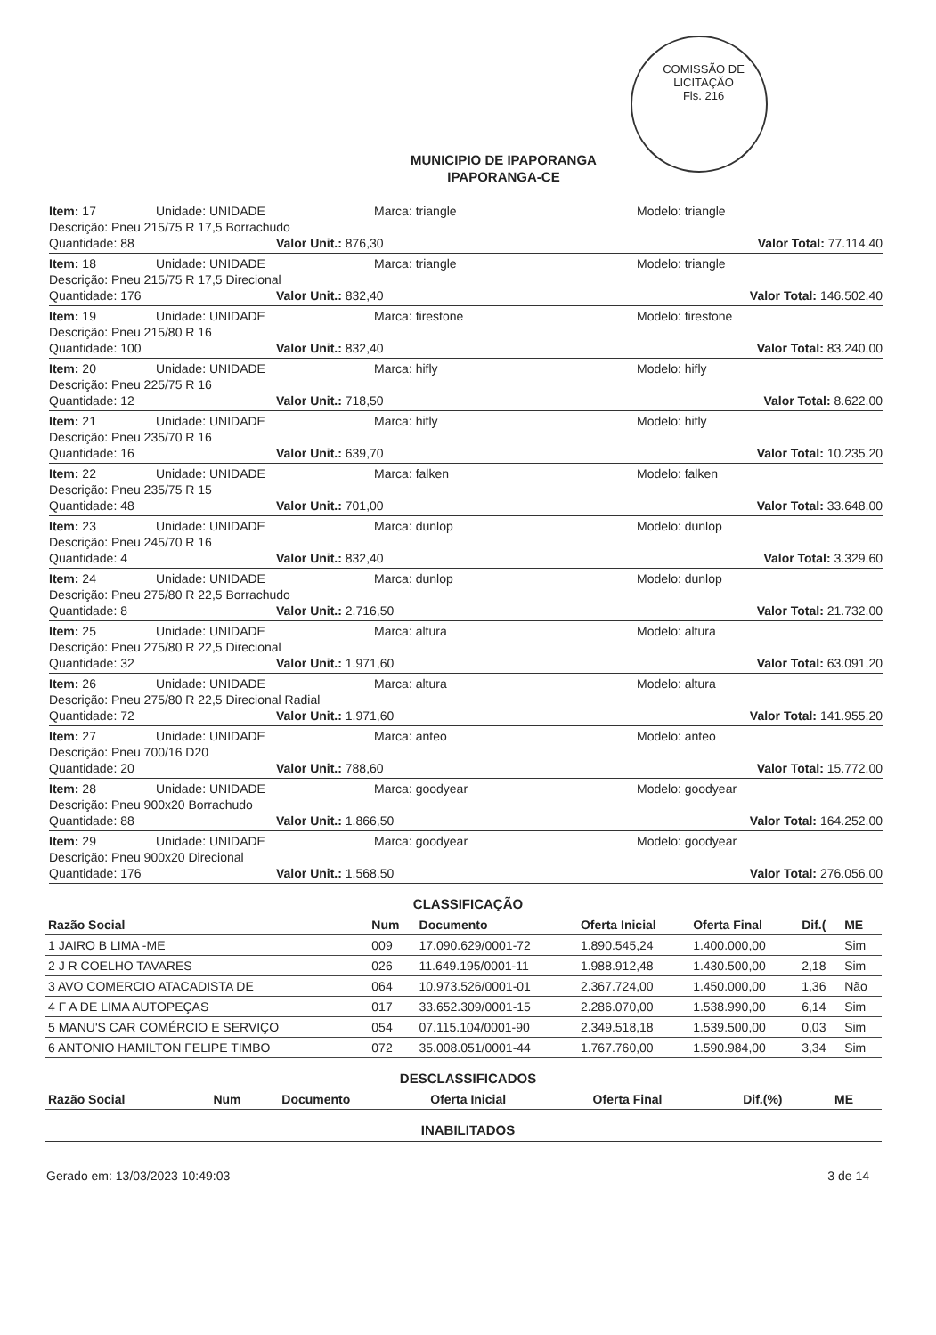COMISSÃO DE LICITAÇÃO
Fls. 216
MUNICIPIO DE IPAPORANGA
IPAPORANGA-CE
Item: 17 Unidade: UNIDADE Marca: triangle Modelo: triangle
Descrição: Pneu 215/75 R 17,5 Borrachudo
Quantidade: 88 Valor Unit.: 876,30 Valor Total: 77.114,40
Item: 18 Unidade: UNIDADE Marca: triangle Modelo: triangle
Descrição: Pneu 215/75 R 17,5 Direcional
Quantidade: 176 Valor Unit.: 832,40 Valor Total: 146.502,40
Item: 19 Unidade: UNIDADE Marca: firestone Modelo: firestone
Descrição: Pneu 215/80 R 16
Quantidade: 100 Valor Unit.: 832,40 Valor Total: 83.240,00
Item: 20 Unidade: UNIDADE Marca: hifly Modelo: hifly
Descrição: Pneu 225/75 R 16
Quantidade: 12 Valor Unit.: 718,50 Valor Total: 8.622,00
Item: 21 Unidade: UNIDADE Marca: hifly Modelo: hifly
Descrição: Pneu 235/70 R 16
Quantidade: 16 Valor Unit.: 639,70 Valor Total: 10.235,20
Item: 22 Unidade: UNIDADE Marca: falken Modelo: falken
Descrição: Pneu 235/75 R 15
Quantidade: 48 Valor Unit.: 701,00 Valor Total: 33.648,00
Item: 23 Unidade: UNIDADE Marca: dunlop Modelo: dunlop
Descrição: Pneu 245/70 R 16
Quantidade: 4 Valor Unit.: 832,40 Valor Total: 3.329,60
Item: 24 Unidade: UNIDADE Marca: dunlop Modelo: dunlop
Descrição: Pneu 275/80 R 22,5 Borrachudo
Quantidade: 8 Valor Unit.: 2.716,50 Valor Total: 21.732,00
Item: 25 Unidade: UNIDADE Marca: altura Modelo: altura
Descrição: Pneu 275/80 R 22,5 Direcional
Quantidade: 32 Valor Unit.: 1.971,60 Valor Total: 63.091,20
Item: 26 Unidade: UNIDADE Marca: altura Modelo: altura
Descrição: Pneu 275/80 R 22,5 Direcional Radial
Quantidade: 72 Valor Unit.: 1.971,60 Valor Total: 141.955,20
Item: 27 Unidade: UNIDADE Marca: anteo Modelo: anteo
Descrição: Pneu 700/16 D20
Quantidade: 20 Valor Unit.: 788,60 Valor Total: 15.772,00
Item: 28 Unidade: UNIDADE Marca: goodyear Modelo: goodyear
Descrição: Pneu 900x20 Borrachudo
Quantidade: 88 Valor Unit.: 1.866,50 Valor Total: 164.252,00
Item: 29 Unidade: UNIDADE Marca: goodyear Modelo: goodyear
Descrição: Pneu 900x20 Direcional
Quantidade: 176 Valor Unit.: 1.568,50 Valor Total: 276.056,00
CLASSIFICAÇÃO
| Razão Social | Num | Documento | Oferta Inicial | Oferta Final | Dif.( | ME |
| --- | --- | --- | --- | --- | --- | --- |
| 1 JAIRO B LIMA -ME | 009 | 17.090.629/0001-72 | 1.890.545,24 | 1.400.000,00 | | Sim |
| 2 J R COELHO TAVARES | 026 | 11.649.195/0001-11 | 1.988.912,48 | 1.430.500,00 | 2,18 | Sim |
| 3 AVO COMERCIO ATACADISTA DE | 064 | 10.973.526/0001-01 | 2.367.724,00 | 1.450.000,00 | 1,36 | Não |
| 4 F A DE LIMA AUTOPEÇAS | 017 | 33.652.309/0001-15 | 2.286.070,00 | 1.538.990,00 | 6,14 | Sim |
| 5 MANU'S CAR COMÉRCIO E SERVIÇO | 054 | 07.115.104/0001-90 | 2.349.518,18 | 1.539.500,00 | 0,03 | Sim |
| 6 ANTONIO HAMILTON FELIPE TIMBO | 072 | 35.008.051/0001-44 | 1.767.760,00 | 1.590.984,00 | 3,34 | Sim |
DESCLASSIFICADOS
| Razão Social | Num | Documento | Oferta Inicial | Oferta Final | Dif.(%) | ME |
| --- | --- | --- | --- | --- | --- | --- |
INABILITADOS
Gerado em: 13/03/2023 10:49:03 3 de 14